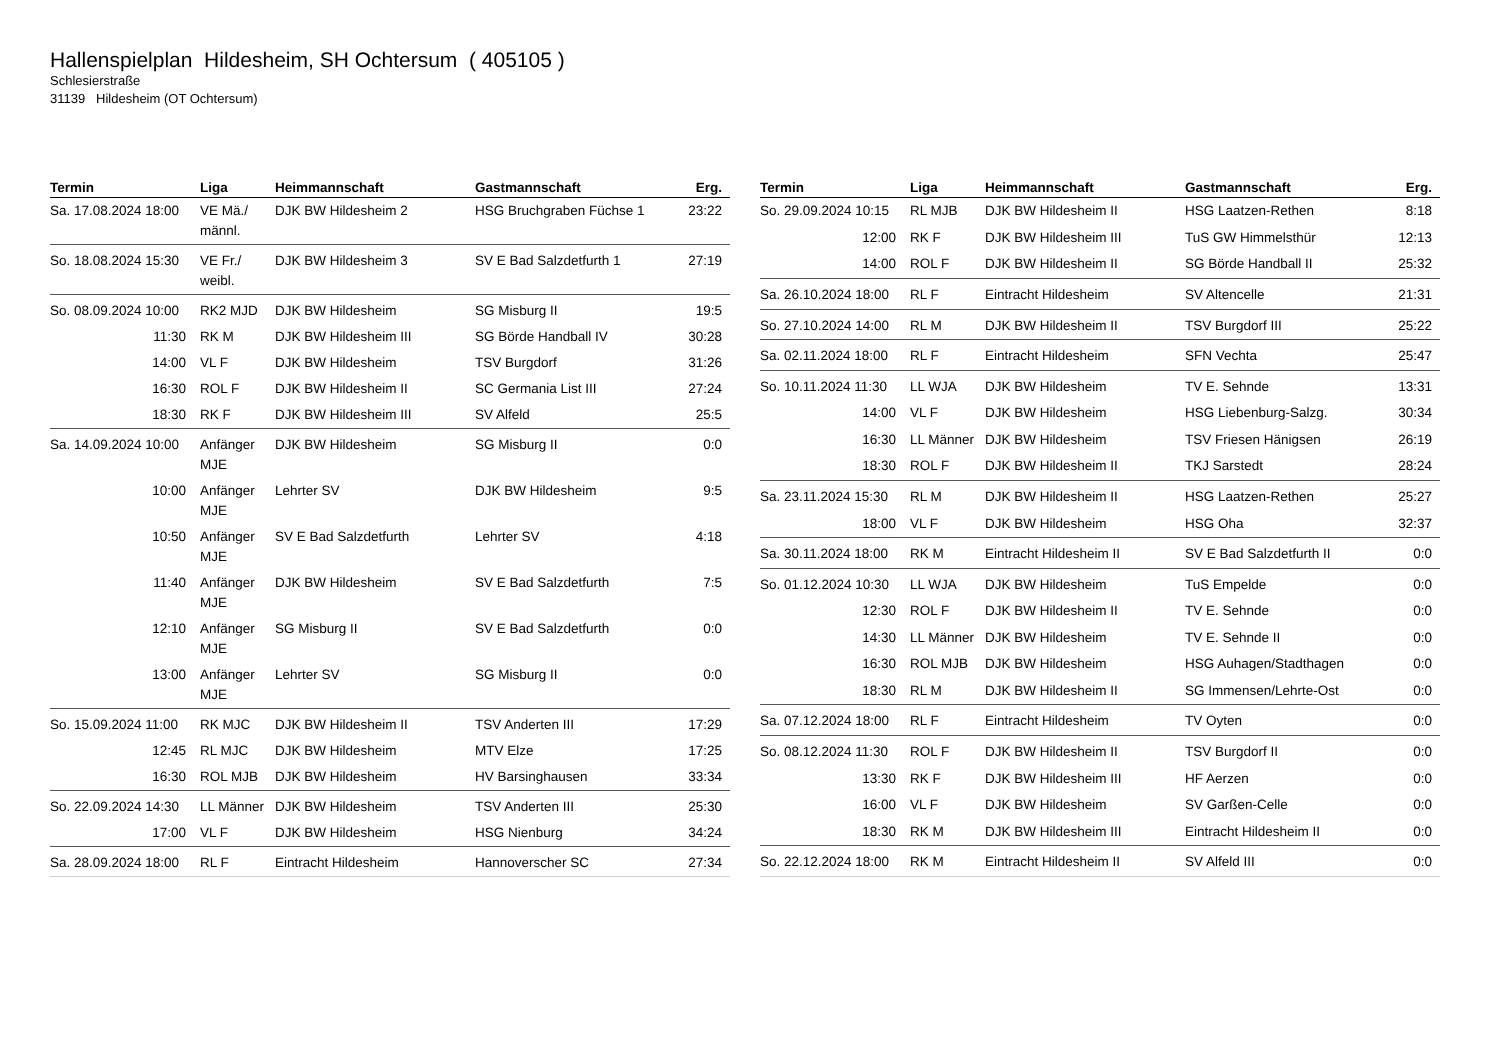Hallenspielplan Hildesheim, SH Ochtersum ( 405105 )
Schlesierstraße
31139 Hildesheim (OT Ochtersum)
| Termin | Liga | Heimmannschaft | Gastmannschaft | Erg. |
| --- | --- | --- | --- | --- |
| Sa. 17.08.2024 18:00 | VE Mä./ männl. | DJK BW Hildesheim 2 | HSG Bruchgraben Füchse 1 | 23:22 |
| So. 18.08.2024 15:30 | VE Fr./ weibl. | DJK BW Hildesheim 3 | SV E Bad Salzdetfurth 1 | 27:19 |
| So. 08.09.2024 10:00 | RK2 MJD | DJK BW Hildesheim | SG Misburg II | 19:5 |
| 11:30 | RK M | DJK BW Hildesheim III | SG Börde Handball IV | 30:28 |
| 14:00 | VL F | DJK BW Hildesheim | TSV Burgdorf | 31:26 |
| 16:30 | ROL F | DJK BW Hildesheim II | SC Germania List III | 27:24 |
| 18:30 | RK F | DJK BW Hildesheim III | SV Alfeld | 25:5 |
| Sa. 14.09.2024 10:00 | Anfänger MJE | DJK BW Hildesheim | SG Misburg II | 0:0 |
| 10:00 | Anfänger MJE | Lehrter SV | DJK BW Hildesheim | 9:5 |
| 10:50 | Anfänger MJE | SV E Bad Salzdetfurth | Lehrter SV | 4:18 |
| 11:40 | Anfänger MJE | DJK BW Hildesheim | SV E Bad Salzdetfurth | 7:5 |
| 12:10 | Anfänger MJE | SG Misburg II | SV E Bad Salzdetfurth | 0:0 |
| 13:00 | Anfänger MJE | Lehrter SV | SG Misburg II | 0:0 |
| So. 15.09.2024 11:00 | RK MJC | DJK BW Hildesheim II | TSV Anderten III | 17:29 |
| 12:45 | RL MJC | DJK BW Hildesheim | MTV Elze | 17:25 |
| 16:30 | ROL MJB | DJK BW Hildesheim | HV Barsinghausen | 33:34 |
| So. 22.09.2024 14:30 | LL Männer | DJK BW Hildesheim | TSV Anderten III | 25:30 |
| 17:00 | VL F | DJK BW Hildesheim | HSG Nienburg | 34:24 |
| Sa. 28.09.2024 18:00 | RL F | Eintracht Hildesheim | Hannoverscher SC | 27:34 |
| Termin | Liga | Heimmannschaft | Gastmannschaft | Erg. |
| --- | --- | --- | --- | --- |
| So. 29.09.2024 10:15 | RL MJB | DJK BW Hildesheim II | HSG Laatzen-Rethen | 8:18 |
| 12:00 | RK F | DJK BW Hildesheim III | TuS GW Himmelsthür | 12:13 |
| 14:00 | ROL F | DJK BW Hildesheim II | SG Börde Handball II | 25:32 |
| Sa. 26.10.2024 18:00 | RL F | Eintracht Hildesheim | SV Altencelle | 21:31 |
| So. 27.10.2024 14:00 | RL M | DJK BW Hildesheim II | TSV Burgdorf III | 25:22 |
| Sa. 02.11.2024 18:00 | RL F | Eintracht Hildesheim | SFN Vechta | 25:47 |
| So. 10.11.2024 11:30 | LL WJA | DJK BW Hildesheim | TV E. Sehnde | 13:31 |
| 14:00 | VL F | DJK BW Hildesheim | HSG Liebenburg-Salzg. | 30:34 |
| 16:30 | LL Männer | DJK BW Hildesheim | TSV Friesen Hänigsen | 26:19 |
| 18:30 | ROL F | DJK BW Hildesheim II | TKJ Sarstedt | 28:24 |
| Sa. 23.11.2024 15:30 | RL M | DJK BW Hildesheim II | HSG Laatzen-Rethen | 25:27 |
| 18:00 | VL F | DJK BW Hildesheim | HSG Oha | 32:37 |
| Sa. 30.11.2024 18:00 | RK M | Eintracht Hildesheim II | SV E Bad Salzdetfurth II | 0:0 |
| So. 01.12.2024 10:30 | LL WJA | DJK BW Hildesheim | TuS Empelde | 0:0 |
| 12:30 | ROL F | DJK BW Hildesheim II | TV E. Sehnde | 0:0 |
| 14:30 | LL Männer | DJK BW Hildesheim | TV E. Sehnde II | 0:0 |
| 16:30 | ROL MJB | DJK BW Hildesheim | HSG Auhagen/Stadthagen | 0:0 |
| 18:30 | RL M | DJK BW Hildesheim II | SG Immensen/Lehrte-Ost | 0:0 |
| Sa. 07.12.2024 18:00 | RL F | Eintracht Hildesheim | TV Oyten | 0:0 |
| So. 08.12.2024 11:30 | ROL F | DJK BW Hildesheim II | TSV Burgdorf II | 0:0 |
| 13:30 | RK F | DJK BW Hildesheim III | HF Aerzen | 0:0 |
| 16:00 | VL F | DJK BW Hildesheim | SV Garßen-Celle | 0:0 |
| 18:30 | RK M | DJK BW Hildesheim III | Eintracht Hildesheim II | 0:0 |
| So. 22.12.2024 18:00 | RK M | Eintracht Hildesheim II | SV Alfeld III | 0:0 |